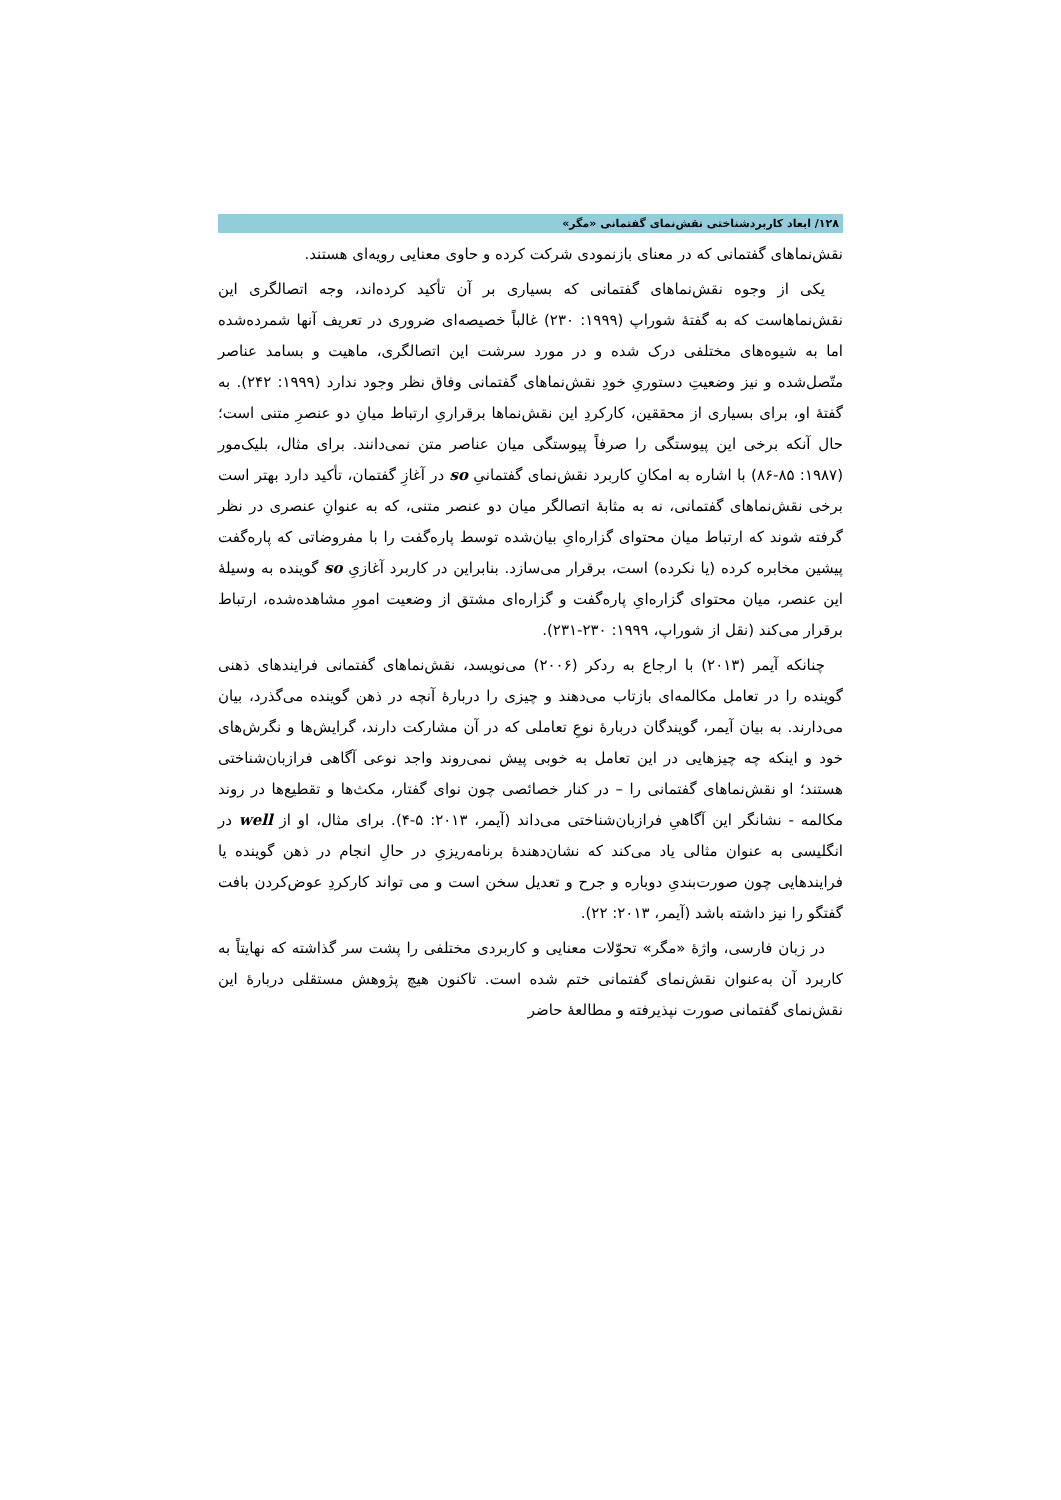۱۲۸/ ابعاد کاربردشناختی نقش‌نمای گفتمانی «مگر»
نقش‌نماهای گفتمانی که در معنای بازنمودی شرکت کرده و حاوی معنایی رویه‌ای هستند.
یکی از وجوه نقش‌نماهای گفتمانی که بسیاری بر آن تأکید کرده‌اند، وجه اتصالگری این نقش‌نماهاست که به گفتهٔ شوراپ (۱۹۹۹: ۲۳۰) غالباً خصیصه‌ای ضروری در تعریف آنها شمرده‌شده اما به شیوه‌های مختلفی درک شده و در مورد سرشت این اتصالگری، ماهیت و بسامد عناصر متّصل‌شده و نیز وضعیتِ دستوریِ خودِ نقش‌نماهای گفتمانی وفاق نظر وجود ندارد (۱۹۹۹: ۲۴۲). به گفتهٔ او، برای بسیاری از محققین، کارکردِ این نقش‌نماها برقراریِ ارتباط میانِ دو عنصرِ متنی است؛ حال آنکه برخی این پیوستگی را صرفاً پیوستگی میان عناصر متن نمی‌دانند. برای مثال، بلیک‌مور (۱۹۸۷: ۸۵-۸۶) با اشاره به امکانِ کاربرد نقش‌نمای گفتمانیِ so در آغازِ گفتمان، تأکید دارد بهتر است برخی نقش‌نماهای گفتمانی، نه به مثابهٔ اتصالگر میان دو عنصر متنی، که به عنوانِ عنصری در نظر گرفته شوند که ارتباط میان محتوای گزاره‌ایِ بیان‌شده توسط پاره‌گفت را با مفروضاتی که پاره‌گفت پیشین مخابره کرده (یا نکرده) است، برقرار می‌سازد. بنابراین در کاربرد آغازیِ so گوینده به وسیلهٔ این عنصر، میان محتوای گزاره‌ایِ پاره‌گفت و گزاره‌ای مشتق از وضعیت امورِ مشاهده‌شده، ارتباط برقرار می‌کند (نقل از شوراپ، ۱۹۹۹: ۲۳۰-۲۳۱).
چنانکه آیمر (۲۰۱۳) با ارجاع به ردکر (۲۰۰۶) می‌نویسد، نقش‌نماهای گفتمانی فرایندهای ذهنی گوینده را در تعامل مکالمه‌ای بازتاب می‌دهند و چیزی را دربارهٔ آنچه در ذهن گوینده می‌گذرد، بیان می‌دارند. به بیان آیمر، گویندگان دربارهٔ نوعِ تعاملی که در آن مشارکت دارند، گرایش‌ها و نگرش‌های خود و اینکه چه چیزهایی در این تعامل به خوبی پیش نمی‌روند واجد نوعی آگاهی فرازبان‌شناختی هستند؛ او نقش‌نماهای گفتمانی را – در کنار خصائصی چون نوای گفتار، مکث‌ها و تقطیع‌ها در روند مکالمه - نشانگر این آگاهیِ فرازبان‌شناختی می‌داند (آیمر، ۲۰۱۳: ۵-۴). برای مثال، او از well در انگلیسی به عنوان مثالی یاد می‌کند که نشان‌دهندهٔ برنامه‌ریزیِ در حالِ انجام در ذهن گوینده یا فرایندهایی چون صورت‌بندیِ دوباره و جرح و تعدیل سخن است و می تواند کارکردِ عوض‌کردن بافت گفتگو را نیز داشته باشد (آیمر، ۲۰۱۳: ۲۲).
در زبان فارسی، واژهٔ «مگر» تحوّلات معنایی و کاربردی مختلفی را پشت سر گذاشته که نهایتاً به کاربرد آن به‌عنوان نقش‌نمای گفتمانی ختم شده است. تاکنون هیچ پژوهش مستقلی دربارهٔ این نقش‌نمای گفتمانی صورت نپذیرفته و مطالعهٔ حاضر